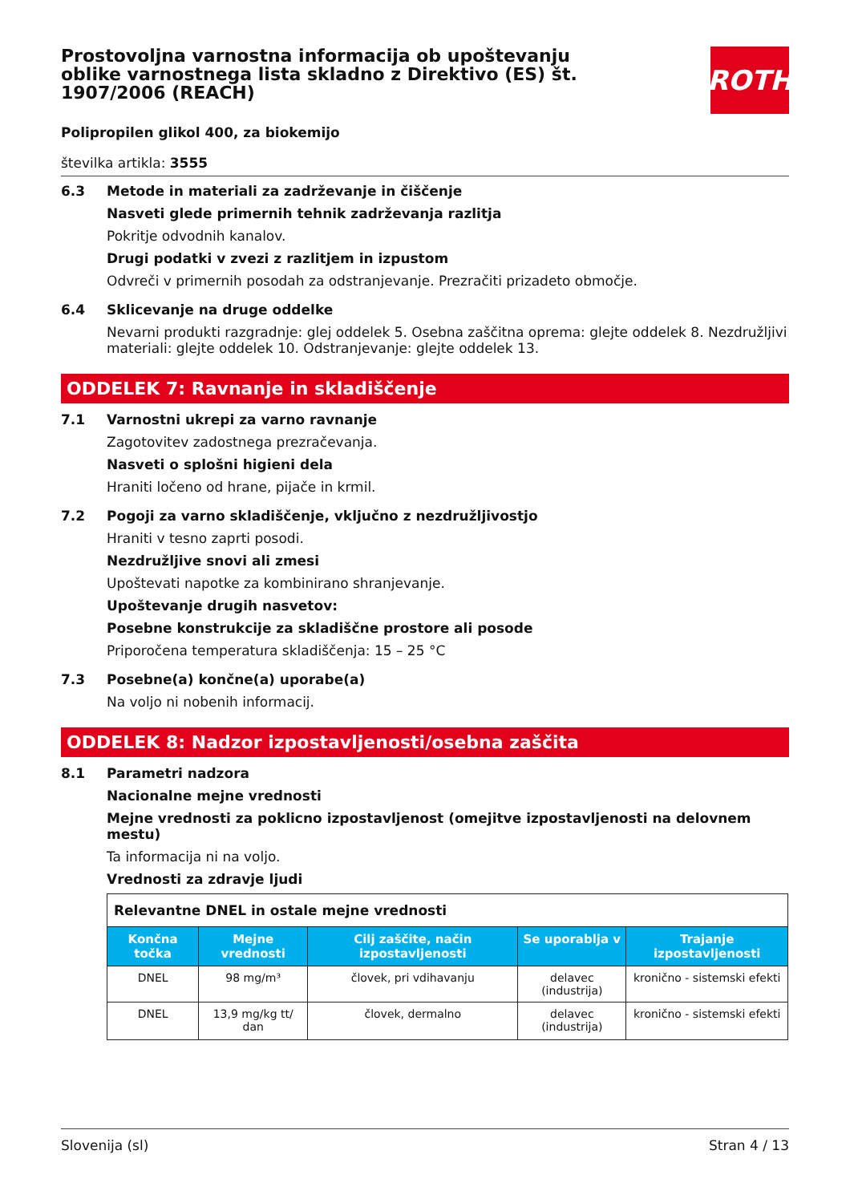ROTH
Prostovoljna varnostna informacija ob upoštevanju oblike varnostnega lista skladno z Direktivo (ES) št. 1907/2006 (REACH)
Polipropilen glikol 400, za biokemijo
številka artikla: 3555
6.3 Metode in materiali za zadrževanje in čiščenje
Nasveti glede primernih tehnik zadrževanja razlitja
Pokritje odvodnih kanalov.
Drugi podatki v zvezi z razlitjem in izpustom
Odvreči v primernih posodah za odstranjevanje. Prezračiti prizadeto območje.
6.4 Sklicevanje na druge oddelke
Nevarni produkti razgradnje: glej oddelek 5. Osebna zaščitna oprema: glejte oddelek 8. Nezdružljivi materiali: glejte oddelek 10. Odstranjevanje: glejte oddelek 13.
ODDELEK 7: Ravnanje in skladiščenje
7.1 Varnostni ukrepi za varno ravnanje
Zagotovitev zadostnega prezračevanja.
Nasveti o splošni higieni dela
Hraniti ločeno od hrane, pijače in krmil.
7.2 Pogoji za varno skladiščenje, vključno z nezdružljivostjo
Hraniti v tesno zaprti posodi.
Nezdružljive snovi ali zmesi
Upoštevati napotke za kombinirano shranjevanje.
Upoštevanje drugih nasvetov:
Posebne konstrukcije za skladiščne prostore ali posode
Priporočena temperatura skladiščenja: 15 – 25 °C
7.3 Posebne(a) končne(a) uporabe(a)
Na voljo ni nobenih informacij.
ODDELEK 8: Nadzor izpostavljenosti/osebna zaščita
8.1 Parametri nadzora
Nacionalne mejne vrednosti
Mejne vrednosti za poklicno izpostavljenost (omejitve izpostavljenosti na delovnem mestu)
Ta informacija ni na voljo.
Vrednosti za zdravje ljudi
| Relevantne DNEL in ostale mejne vrednosti | | | | |
| Končna točka | Mejne vrednosti | Cilj zaščite, način izpostavljenosti | Se uporablja v | Trajanje izpostavljenosti |
| DNEL | 98 mg/m³ | človek, pri vdihavanju | delavec (industrija) | kronično - sistemski efekti |
| DNEL | 13,9 mg/kg tt/ dan | človek, dermalno | delavec (industrija) | kronično - sistemski efekti |
Slovenija (sl) Stran 4 / 13